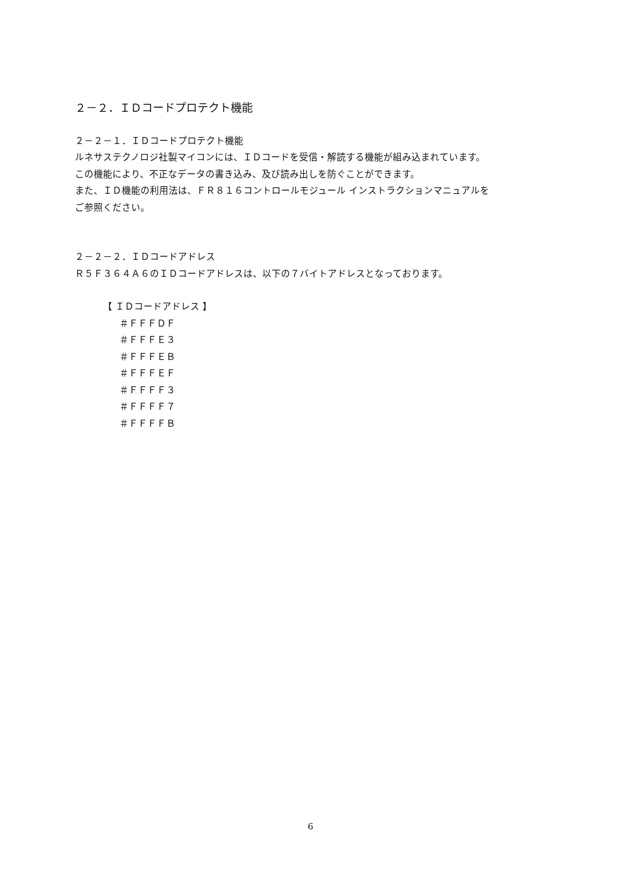２－２．ＩＤコードプロテクト機能
２－２－１．ＩＤコードプロテクト機能
ルネサステクノロジ社製マイコンには、ＩＤコードを受信・解読する機能が組み込まれています。
この機能により、不正なデータの書き込み、及び読み出しを防ぐことができます。
また、ＩＤ機能の利用法は、ＦＲ８１６コントロールモジュール インストラクションマニュアルを
ご参照ください。
２－２－２．ＩＤコードアドレス
Ｒ５Ｆ３６４Ａ６のＩＤコードアドレスは、以下の７バイトアドレスとなっております。
【 ＩＤコードアドレス 】
＃ＦＦＦＤＦ
＃ＦＦＦＥ３
＃ＦＦＦＥＢ
＃ＦＦＦＥＦ
＃ＦＦＦＦ３
＃ＦＦＦＦ７
＃ＦＦＦＦＢ
6